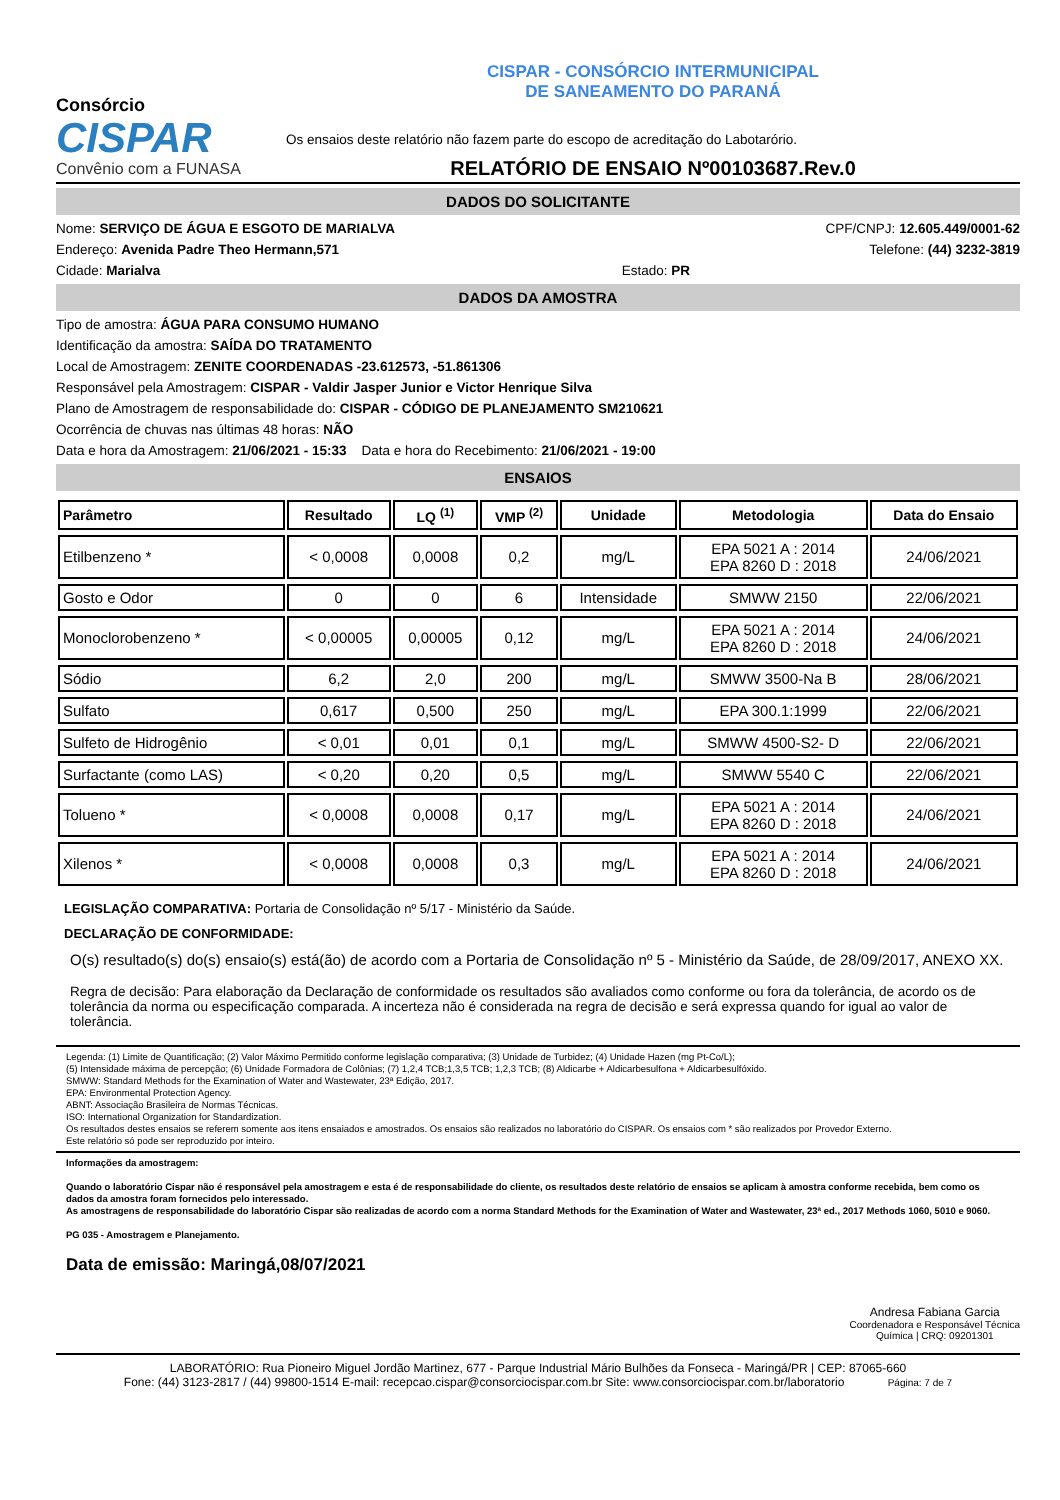Consórcio
CISPAR
Convênio com a FUNASA
CISPAR - CONSÓRCIO INTERMUNICIPAL
DE SANEAMENTO DO PARANÁ
Os ensaios deste relatório não fazem parte do escopo de acreditação do Labotarório.
RELATÓRIO DE ENSAIO Nº00103687.Rev.0
DADOS DO SOLICITANTE
Nome: SERVIÇO DE ÁGUA E ESGOTO DE MARIALVA CPF/CNPJ: 12.605.449/0001-62
Endereço: Avenida Padre Theo Hermann,571 Telefone: (44) 3232-3819
Cidade: Marialva Estado: PR
DADOS DA AMOSTRA
Tipo de amostra: ÁGUA PARA CONSUMO HUMANO
Identificação da amostra: SAÍDA DO TRATAMENTO
Local de Amostragem: ZENITE COORDENADAS -23.612573, -51.861306
Responsável pela Amostragem: CISPAR - Valdir Jasper Junior e Victor Henrique Silva
Plano de Amostragem de responsabilidade do: CISPAR - CÓDIGO DE PLANEJAMENTO SM210621
Ocorrência de chuvas nas últimas 48 horas: NÃO
Data e hora da Amostragem: 21/06/2021 - 15:33 Data e hora do Recebimento: 21/06/2021 - 19:00
ENSAIOS
| Parâmetro | Resultado | LQ <sup>(1)</sup> | VMP <sup>(2)</sup> | Unidade | Metodologia | Data do Ensaio |
| --- | --- | --- | --- | --- | --- | --- |
| Etilbenzeno * | < 0,0008 | 0,0008 | 0,2 | mg/L | EPA 5021 A : 2014 EPA 8260 D : 2018 | 24/06/2021 |
| Gosto e Odor | 0 | 0 | 6 | Intensidade | SMWW 2150 | 22/06/2021 |
| Monoclorobenzeno * | < 0,00005 | 0,00005 | 0,12 | mg/L | EPA 5021 A : 2014 EPA 8260 D : 2018 | 24/06/2021 |
| Sódio | 6,2 | 2,0 | 200 | mg/L | SMWW 3500-Na B | 28/06/2021 |
| Sulfato | 0,617 | 0,500 | 250 | mg/L | EPA 300.1:1999 | 22/06/2021 |
| Sulfeto de Hidrogênio | < 0,01 | 0,01 | 0,1 | mg/L | SMWW 4500-S2- D | 22/06/2021 |
| Surfactante (como LAS) | < 0,20 | 0,20 | 0,5 | mg/L | SMWW 5540 C | 22/06/2021 |
| Tolueno * | < 0,0008 | 0,0008 | 0,17 | mg/L | EPA 5021 A : 2014 EPA 8260 D : 2018 | 24/06/2021 |
| Xilenos * | < 0,0008 | 0,0008 | 0,3 | mg/L | EPA 5021 A : 2014 EPA 8260 D : 2018 | 24/06/2021 |
LEGISLAÇÃO COMPARATIVA: Portaria de Consolidação nº 5/17 - Ministério da Saúde.
DECLARAÇÃO DE CONFORMIDADE:
O(s) resultado(s) do(s) ensaio(s) está(ão) de acordo com a Portaria de Consolidação nº 5 - Ministério da Saúde, de 28/09/2017, ANEXO XX.
Regra de decisão: Para elaboração da Declaração de conformidade os resultados são avaliados como conforme ou fora da tolerância, de acordo os de tolerância da norma ou especificação comparada. A incerteza não é considerada na regra de decisão e será expressa quando for igual ao valor de tolerância.
Legenda: (1) Limite de Quantificação; (2) Valor Máximo Permitido conforme legislação comparativa; (3) Unidade de Turbidez; (4) Unidade Hazen (mg Pt-Co/L);
(5) Intensidade máxima de percepção; (6) Unidade Formadora de Colônias; (7) 1,2,4 TCB;1,3,5 TCB; 1,2,3 TCB; (8) Aldicarbe + Aldicarbesulfona + Aldicarbesulfóxido.
SMWW: Standard Methods for the Examination of Water and Wastewater, 23ª Edição, 2017.
EPA: Environmental Protection Agency.
ABNT: Associação Brasileira de Normas Técnicas.
ISO: International Organization for Standardization.
Os resultados destes ensaios se referem somente aos itens ensaiados e amostrados. Os ensaios são realizados no laboratório do CISPAR. Os ensaios com * são realizados por Provedor Externo.
Este relatório só pode ser reproduzido por inteiro.
Informações da amostragem:
Quando o laboratório Cispar não é responsável pela amostragem e esta é de responsabilidade do cliente, os resultados deste relatório de ensaios se aplicam à amostra conforme recebida, bem como os dados da amostra foram fornecidos pelo interessado.
As amostragens de responsabilidade do laboratório Cispar são realizadas de acordo com a norma Standard Methods for the Examination of Water and Wastewater, 23ª ed., 2017 Methods 1060, 5010 e 9060.
PG 035 - Amostragem e Planejamento.
Data de emissão: Maringá,08/07/2021
Andresa Fabiana Garcia
Coordenadora e Responsável Técnica
Química | CRQ: 09201301
LABORATÓRIO: Rua Pioneiro Miguel Jordão Martinez, 677 - Parque Industrial Mário Bulhões da Fonseca - Maringá/PR | CEP: 87065-660
Fone: (44) 3123-2817 / (44) 99800-1514 E-mail: recepcao.cispar@consorciocispar.com.br Site: www.consorciocispar.com.br/laboratorio Página: 7 de 7